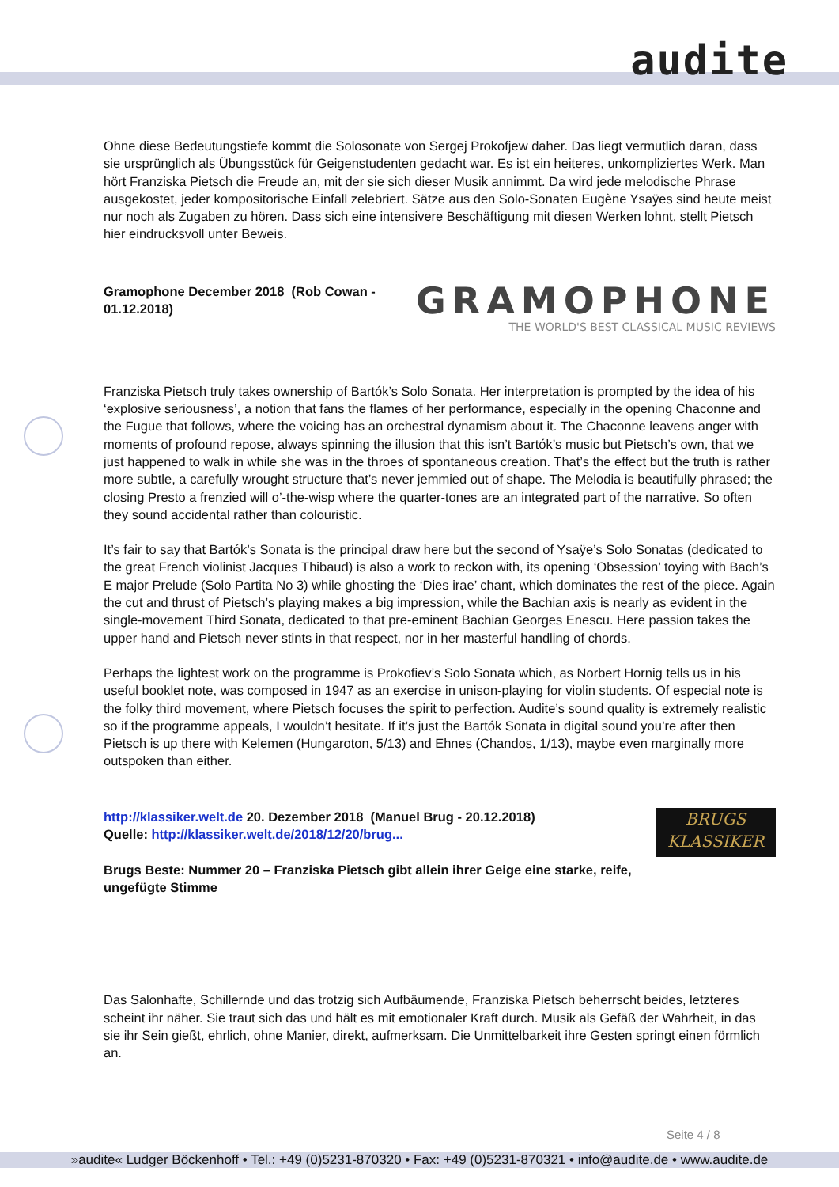audite
Ohne diese Bedeutungstiefe kommt die Solosonate von Sergej Prokofjew daher. Das liegt vermutlich daran, dass sie ursprünglich als Übungsstück für Geigenstudenten gedacht war. Es ist ein heiteres, unkompliziertes Werk. Man hört Franziska Pietsch die Freude an, mit der sie sich dieser Musik annimmt. Da wird jede melodische Phrase ausgekostet, jeder kompositorische Einfall zelebriert. Sätze aus den Solo-Sonaten Eugène Ysaÿes sind heute meist nur noch als Zugaben zu hören. Dass sich eine intensivere Beschäftigung mit diesen Werken lohnt, stellt Pietsch hier eindrucksvoll unter Beweis.
Gramophone December 2018 (Rob Cowan - 01.12.2018)
GRAMOPHONE
THE WORLD'S BEST CLASSICAL MUSIC REVIEWS
Franziska Pietsch truly takes ownership of Bartók’s Solo Sonata. Her interpretation is prompted by the idea of his ‘explosive seriousness’, a notion that fans the flames of her performance, especially in the opening Chaconne and the Fugue that follows, where the voicing has an orchestral dynamism about it. The Chaconne leavens anger with moments of profound repose, always spinning the illusion that this isn’t Bartók’s music but Pietsch’s own, that we just happened to walk in while she was in the throes of spontaneous creation. That’s the effect but the truth is rather more subtle, a carefully wrought structure that’s never jemmied out of shape. The Melodia is beautifully phrased; the closing Presto a frenzied will o’-the-wisp where the quarter-tones are an integrated part of the narrative. So often they sound accidental rather than colouristic.
It’s fair to say that Bartók’s Sonata is the principal draw here but the second of Ysaÿe’s Solo Sonatas (dedicated to the great French violinist Jacques Thibaud) is also a work to reckon with, its opening ‘Obsession’ toying with Bach’s E major Prelude (Solo Partita No 3) while ghosting the ‘Dies irae’ chant, which dominates the rest of the piece. Again the cut and thrust of Pietsch’s playing makes a big impression, while the Bachian axis is nearly as evident in the single-movement Third Sonata, dedicated to that pre-eminent Bachian Georges Enescu. Here passion takes the upper hand and Pietsch never stints in that respect, nor in her masterful handling of chords.
Perhaps the lightest work on the programme is Prokofiev’s Solo Sonata which, as Norbert Hornig tells us in his useful booklet note, was composed in 1947 as an exercise in unison-playing for violin students. Of especial note is the folky third movement, where Pietsch focuses the spirit to perfection. Audite’s sound quality is extremely realistic so if the programme appeals, I wouldn’t hesitate. If it’s just the Bartók Sonata in digital sound you’re after then Pietsch is up there with Kelemen (Hungaroton, 5/13) and Ehnes (Chandos, 1/13), maybe even marginally more outspoken than either.
http://klassiker.welt.de 20. Dezember 2018 (Manuel Brug - 20.12.2018)
Quelle: http://klassiker.welt.de/2018/12/20/brug...
Brugs Beste: Nummer 20 – Franziska Pietsch gibt allein ihrer Geige eine starke, reife, ungefügte Stimme
BRUGS
KLASSIKER
Das Salonhafte, Schillernde und das trotzig sich Aufbäumende, Franziska Pietsch beherrscht beides, letzteres scheint ihr näher. Sie traut sich das und hält es mit emotionaler Kraft durch. Musik als Gefäß der Wahrheit, in das sie ihr Sein gießt, ehrlich, ohne Manier, direkt, aufmerksam. Die Unmittelbarkeit ihre Gesten springt einen förmlich an.
Seite 4 / 8
»audite« Ludger Böckenhoff • Tel.: +49 (0)5231-870320 • Fax: +49 (0)5231-870321 • info@audite.de • www.audite.de